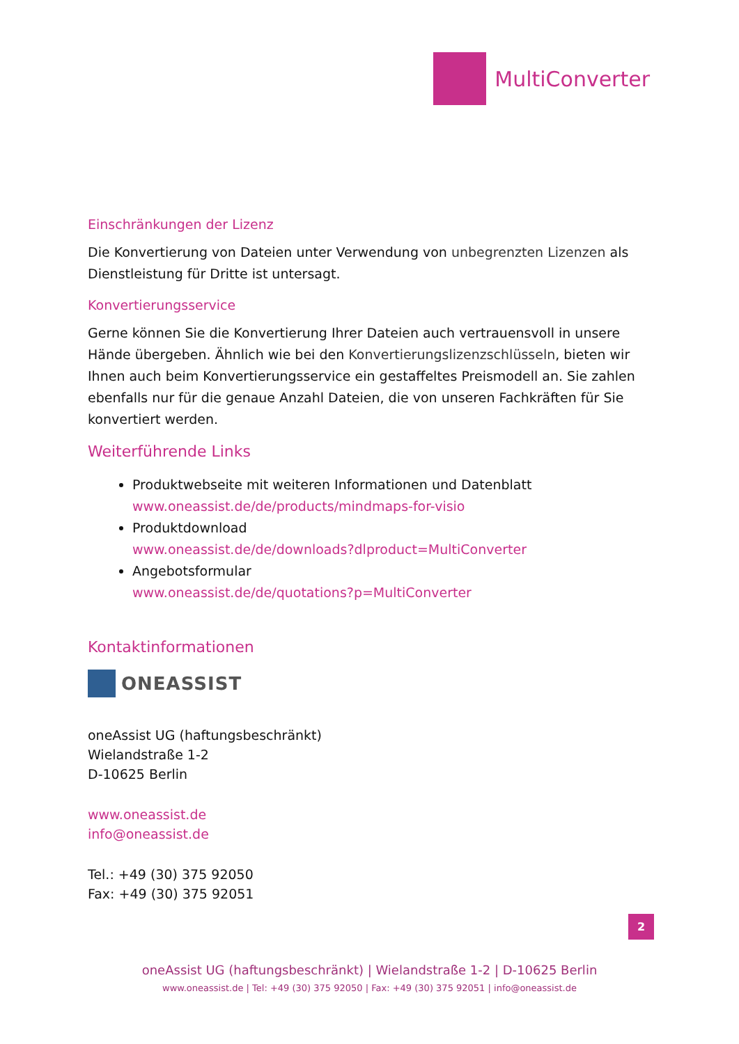MultiConverter
Einschränkungen der Lizenz
Die Konvertierung von Dateien unter Verwendung von unbegrenzten Lizenzen als Dienstleistung für Dritte ist untersagt.
Konvertierungsservice
Gerne können Sie die Konvertierung Ihrer Dateien auch vertrauensvoll in unsere Hände übergeben. Ähnlich wie bei den Konvertierungslizenzschlüsseln, bieten wir Ihnen auch beim Konvertierungsservice ein gestaffeltes Preismodell an. Sie zahlen ebenfalls nur für die genaue Anzahl Dateien, die von unseren Fachkräften für Sie konvertiert werden.
Weiterführende Links
Produktwebseite mit weiteren Informationen und Datenblatt
www.oneassist.de/de/products/mindmaps-for-visio
Produktdownload
www.oneassist.de/de/downloads?dlproduct=MultiConverter
Angebotsformular
www.oneassist.de/de/quotations?p=MultiConverter
Kontaktinformationen
ONEASSIST
oneAssist UG (haftungsbeschränkt)
Wielandstraße 1-2
D-10625 Berlin
www.oneassist.de
info@oneassist.de
Tel.: +49 (30) 375 92050
Fax: +49 (30) 375 92051
2
oneAssist UG (haftungsbeschränkt) | Wielandstraße 1-2 | D-10625 Berlin
www.oneassist.de | Tel: +49 (30) 375 92050 | Fax: +49 (30) 375 92051 | info@oneassist.de